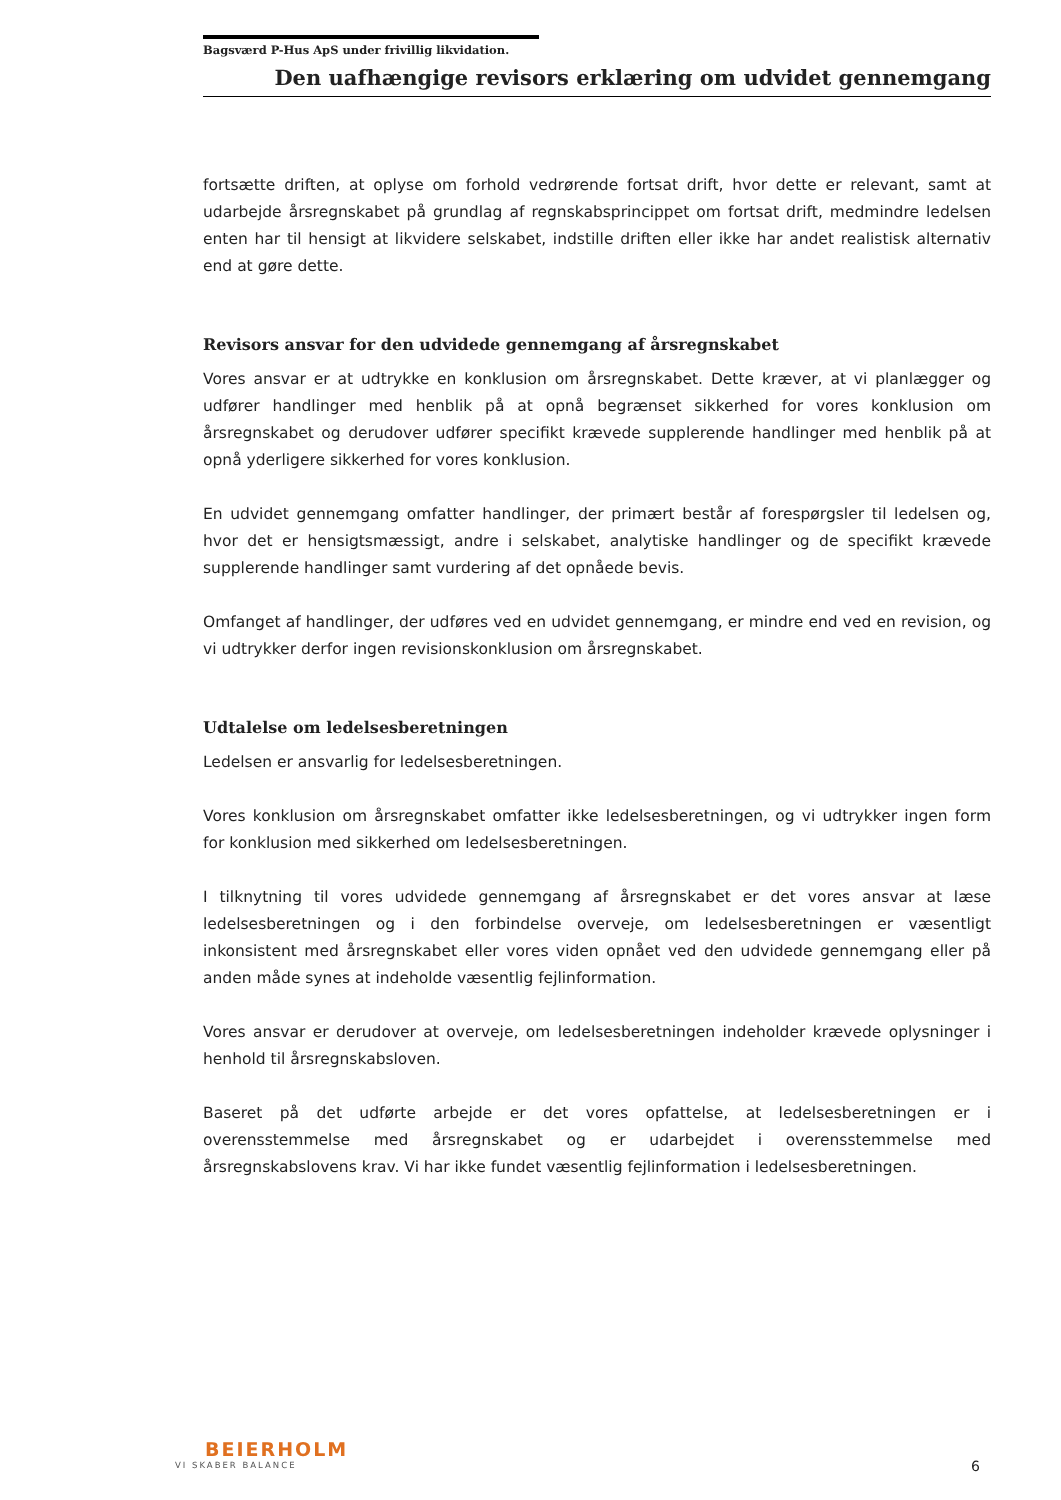Bagsværd P-Hus ApS under frivillig likvidation.
Den uafhængige revisors erklæring om udvidet gennemgang
fortsætte driften, at oplyse om forhold vedrørende fortsat drift, hvor dette er relevant, samt at udarbejde årsregnskabet på grundlag af regnskabsprincippet om fortsat drift, medmindre ledelsen enten har til hensigt at likvidere selskabet, indstille driften eller ikke har andet realistisk alternativ end at gøre dette.
Revisors ansvar for den udvidede gennemgang af årsregnskabet
Vores ansvar er at udtrykke en konklusion om årsregnskabet. Dette kræver, at vi planlægger og udfører handlinger med henblik på at opnå begrænset sikkerhed for vores konklusion om årsregnskabet og derudover udfører specifikt krævede supplerende handlinger med henblik på at opnå yderligere sikkerhed for vores konklusion.
En udvidet gennemgang omfatter handlinger, der primært består af forespørgsler til ledelsen og, hvor det er hensigtsmæssigt, andre i selskabet, analytiske handlinger og de specifikt krævede supplerende handlinger samt vurdering af det opnåede bevis.
Omfanget af handlinger, der udføres ved en udvidet gennemgang, er mindre end ved en revision, og vi udtrykker derfor ingen revisionskonklusion om årsregnskabet.
Udtalelse om ledelsesberetningen
Ledelsen er ansvarlig for ledelsesberetningen.
Vores konklusion om årsregnskabet omfatter ikke ledelsesberetningen, og vi udtrykker ingen form for konklusion med sikkerhed om ledelsesberetningen.
I tilknytning til vores udvidede gennemgang af årsregnskabet er det vores ansvar at læse ledelsesberetningen og i den forbindelse overveje, om ledelsesberetningen er væsentligt inkonsistent med årsregnskabet eller vores viden opnået ved den udvidede gennemgang eller på anden måde synes at indeholde væsentlig fejlinformation.
Vores ansvar er derudover at overveje, om ledelsesberetningen indeholder krævede oplysninger i henhold til årsregnskabsloven.
Baseret på det udførte arbejde er det vores opfattelse, at ledelsesberetningen er i overensstemmelse med årsregnskabet og er udarbejdet i overensstemmelse med årsregnskabslovens krav. Vi har ikke fundet væsentlig fejlinformation i ledelsesberetningen.
BEIERHOLM
VI SKABER BALANCE
6